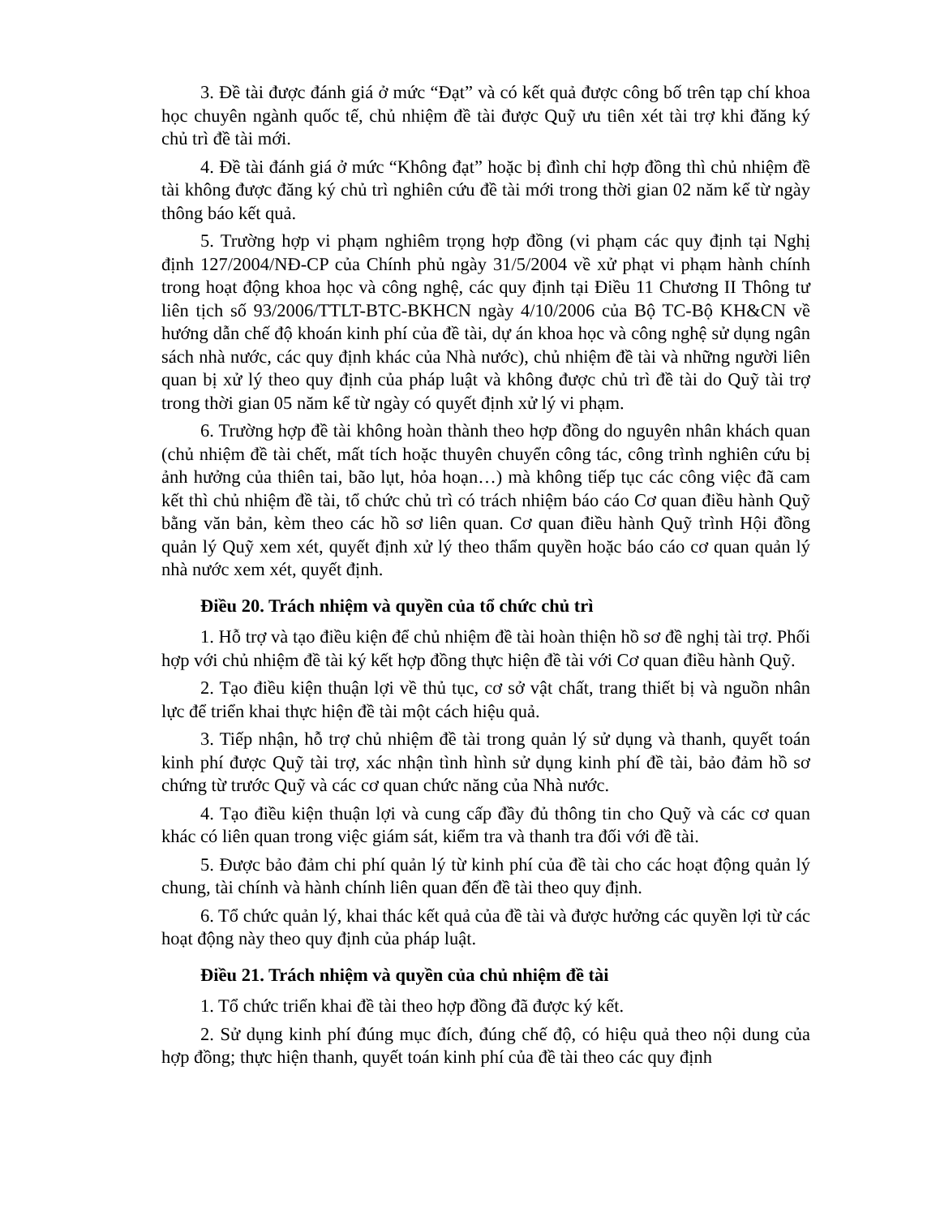3. Đề tài được đánh giá ở mức “Đạt” và có kết quả được công bố trên tạp chí khoa học chuyên ngành quốc tế, chủ nhiệm đề tài được Quỹ ưu tiên xét tài trợ khi đăng ký chủ trì đề tài mới.
4. Đề tài đánh giá ở mức “Không đạt” hoặc bị đình chỉ hợp đồng thì chủ nhiệm đề tài không được đăng ký chủ trì nghiên cứu đề tài mới trong thời gian 02 năm kể từ ngày thông báo kết quả.
5. Trường hợp vi phạm nghiêm trọng hợp đồng (vi phạm các quy định tại Nghị định 127/2004/NĐ-CP của Chính phủ ngày 31/5/2004 về xử phạt vi phạm hành chính trong hoạt động khoa học và công nghệ, các quy định tại Điều 11 Chương II Thông tư liên tịch số 93/2006/TTLT-BTC-BKHCN ngày 4/10/2006 của Bộ TC-Bộ KH&CN về hướng dẫn chế độ khoán kinh phí của đề tài, dự án khoa học và công nghệ sử dụng ngân sách nhà nước, các quy định khác của Nhà nước), chủ nhiệm đề tài và những người liên quan bị xử lý theo quy định của pháp luật và không được chủ trì đề tài do Quỹ tài trợ trong thời gian 05 năm kể từ ngày có quyết định xử lý vi phạm.
6. Trường hợp đề tài không hoàn thành theo hợp đồng do nguyên nhân khách quan (chủ nhiệm đề tài chết, mất tích hoặc thuyên chuyển công tác, công trình nghiên cứu bị ảnh hưởng của thiên tai, bão lụt, hỏa hoạn…) mà không tiếp tục các công việc đã cam kết thì chủ nhiệm đề tài, tổ chức chủ trì có trách nhiệm báo cáo Cơ quan điều hành Quỹ bằng văn bản, kèm theo các hồ sơ liên quan. Cơ quan điều hành Quỹ trình Hội đồng quản lý Quỹ xem xét, quyết định xử lý theo thẩm quyền hoặc báo cáo cơ quan quản lý nhà nước xem xét, quyết định.
Điều 20. Trách nhiệm và quyền của tổ chức chủ trì
1. Hỗ trợ và tạo điều kiện để chủ nhiệm đề tài hoàn thiện hồ sơ đề nghị tài trợ. Phối hợp với chủ nhiệm đề tài ký kết hợp đồng thực hiện đề tài với Cơ quan điều hành Quỹ.
2. Tạo điều kiện thuận lợi về thủ tục, cơ sở vật chất, trang thiết bị và nguồn nhân lực để triển khai thực hiện đề tài một cách hiệu quả.
3. Tiếp nhận, hỗ trợ chủ nhiệm đề tài trong quản lý sử dụng và thanh, quyết toán kinh phí được Quỹ tài trợ, xác nhận tình hình sử dụng kinh phí đề tài, bảo đảm hồ sơ chứng từ trước Quỹ và các cơ quan chức năng của Nhà nước.
4. Tạo điều kiện thuận lợi và cung cấp đầy đủ thông tin cho Quỹ và các cơ quan khác có liên quan trong việc giám sát, kiểm tra và thanh tra đối với đề tài.
5. Được bảo đảm chi phí quản lý từ kinh phí của đề tài cho các hoạt động quản lý chung, tài chính và hành chính liên quan đến đề tài theo quy định.
6. Tổ chức quản lý, khai thác kết quả của đề tài và được hưởng các quyền lợi từ các hoạt động này theo quy định của pháp luật.
Điều 21. Trách nhiệm và quyền của chủ nhiệm đề tài
1. Tổ chức triển khai đề tài theo hợp đồng đã được ký kết.
2. Sử dụng kinh phí đúng mục đích, đúng chế độ, có hiệu quả theo nội dung của hợp đồng; thực hiện thanh, quyết toán kinh phí của đề tài theo các quy định